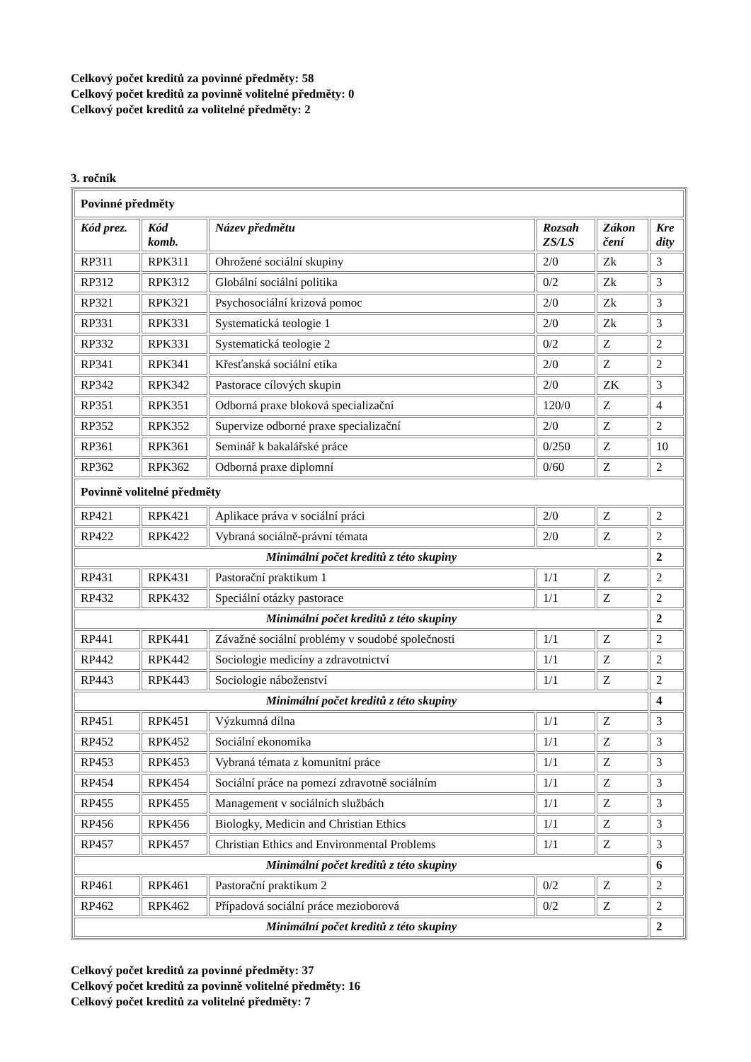Celkový počet kreditů za povinné předměty: 58
Celkový počet kreditů za povinně volitelné předměty: 0
Celkový počet kreditů za volitelné předměty: 2
3. ročník
| Povinné předměty | | | | | |
| Kód prez. | Kód komb. | Název předmětu | Rozsah ZS/LS | Zákon čení | Kre dity |
| RP311 | RPK311 | Ohrožené sociální skupiny | 2/0 | Zk | 3 |
| RP312 | RPK312 | Globální sociální politika | 0/2 | Zk | 3 |
| RP321 | RPK321 | Psychosociální krizová pomoc | 2/0 | Zk | 3 |
| RP331 | RPK331 | Systematická teologie 1 | 2/0 | Zk | 3 |
| RP332 | RPK331 | Systematická teologie 2 | 0/2 | Z | 2 |
| RP341 | RPK341 | Křesťanská sociální etika | 2/0 | Z | 2 |
| RP342 | RPK342 | Pastorace cílových skupin | 2/0 | ZK | 3 |
| RP351 | RPK351 | Odborná praxe bloková specializační | 120/0 | Z | 4 |
| RP352 | RPK352 | Supervize odborné praxe specializační | 2/0 | Z | 2 |
| RP361 | RPK361 | Seminář k bakalářské práce | 0/250 | Z | 10 |
| RP362 | RPK362 | Odborná praxe diplomní | 0/60 | Z | 2 |
| Povinně volitelné předměty | | | | | |
| RP421 | RPK421 | Aplikace práva v sociální práci | 2/0 | Z | 2 |
| RP422 | RPK422 | Vybraná sociálně-právní témata | 2/0 | Z | 2 |
| Minimální počet kreditů z této skupiny | | | | | 2 |
| RP431 | RPK431 | Pastorační praktikum 1 | 1/1 | Z | 2 |
| RP432 | RPK432 | Speciální otázky pastorace | 1/1 | Z | 2 |
| Minimální počet kreditů z této skupiny | | | | | 2 |
| RP441 | RPK441 | Závažné sociální problémy v soudobé společnosti | 1/1 | Z | 2 |
| RP442 | RPK442 | Sociologie medicíny a zdravotnictví | 1/1 | Z | 2 |
| RP443 | RPK443 | Sociologie náboženství | 1/1 | Z | 2 |
| Minimální počet kreditů z této skupiny | | | | | 4 |
| RP451 | RPK451 | Výzkumná dílna | 1/1 | Z | 3 |
| RP452 | RPK452 | Sociální ekonomika | 1/1 | Z | 3 |
| RP453 | RPK453 | Vybraná témata z komunitní práce | 1/1 | Z | 3 |
| RP454 | RPK454 | Sociální práce na pomezí zdravotně sociálním | 1/1 | Z | 3 |
| RP455 | RPK455 | Management v sociálních službách | 1/1 | Z | 3 |
| RP456 | RPK456 | Biologky, Medicin and Christian Ethics | 1/1 | Z | 3 |
| RP457 | RPK457 | Christian Ethics and Environmental Problems | 1/1 | Z | 3 |
| Minimální počet kreditů z této skupiny | | | | | 6 |
| RP461 | RPK461 | Pastorační praktikum 2 | 0/2 | Z | 2 |
| RP462 | RPK462 | Případová sociální práce mezioborová | 0/2 | Z | 2 |
| Minimální počet kreditů z této skupiny | | | | | 2 |
Celkový počet kreditů za povinné předměty: 37
Celkový počet kreditů za povinně volitelné předměty: 16
Celkový počet kreditů za volitelné předměty: 7